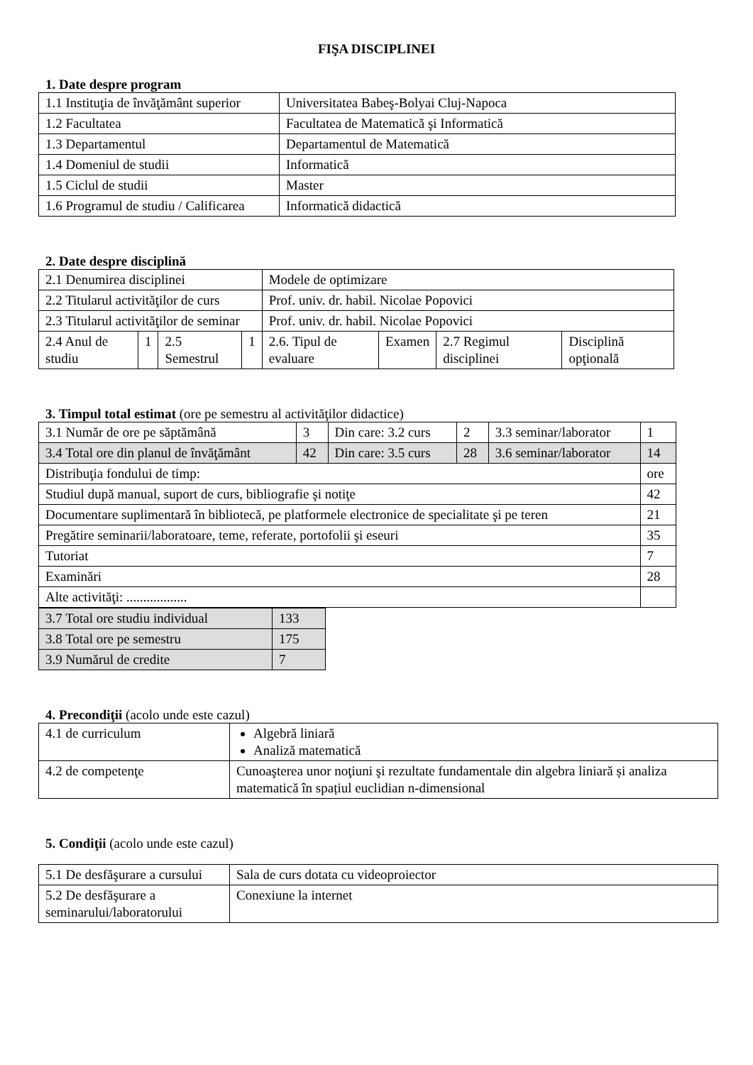FIŞA DISCIPLINEI
1. Date despre program
| 1.1 Instituţia de învăţământ superior | Universitatea Babeş-Bolyai Cluj-Napoca |
| 1.2 Facultatea | Facultatea de Matematică şi Informatică |
| 1.3 Departamentul | Departamentul de Matematică |
| 1.4 Domeniul de studii | Informatică |
| 1.5 Ciclul de studii | Master |
| 1.6 Programul de studiu / Calificarea | Informatică didactică |
2. Date despre disciplină
| 2.1 Denumirea disciplinei | | | | Modele de optimizare | | | |
| 2.2 Titularul activităţilor de curs | | | | Prof. univ. dr. habil. Nicolae Popovici | | | |
| 2.3 Titularul activităţilor de seminar | | | | Prof. univ. dr. habil. Nicolae Popovici | | | |
| 2.4 Anul de studiu | 1 | 2.5 Semestrul | 1 | 2.6. Tipul de evaluare | Examen | 2.7 Regimul disciplinei | Disciplină opţională |
3. Timpul total estimat (ore pe semestru al activităţilor didactice)
| 3.1 Număr de ore pe săptămână | 3 | Din care: 3.2 curs | 2 | 3.3 seminar/laborator | 1 |
| 3.4 Total ore din planul de învăţământ | 42 | Din care: 3.5 curs | 28 | 3.6 seminar/laborator | 14 |
| Distribuţia fondului de timp: | | | | | ore |
| Studiul după manual, suport de curs, bibliografie şi notiţe | | | | | 42 |
| Documentare suplimentară în bibliotecă, pe platformele electronice de specialitate şi pe teren | | | | | 21 |
| Pregătire seminarii/laboratoare, teme, referate, portofolii şi eseuri | | | | | 35 |
| Tutoriat | | | | | 7 |
| Examinări | | | | | 28 |
| Alte activităţi: .................. | | | | | |
| 3.7 Total ore studiu individual | 133 |
| 3.8 Total ore pe semestru | 175 |
| 3.9 Numărul de credite | 7 |
4. Precondiţii (acolo unde este cazul)
| 4.1 de curriculum | Algebră liniară Analiză matematică |
| 4.2 de competenţe | Cunoaşterea unor noţiuni şi rezultate fundamentale din algebra liniară și analiza matematică în spațiul euclidian n-dimensional |
5. Condiţii (acolo unde este cazul)
| 5.1 De desfăşurare a cursului | Sala de curs dotata cu videoproiector |
| 5.2 De desfăşurare a seminarului/laboratorului | Conexiune la internet |